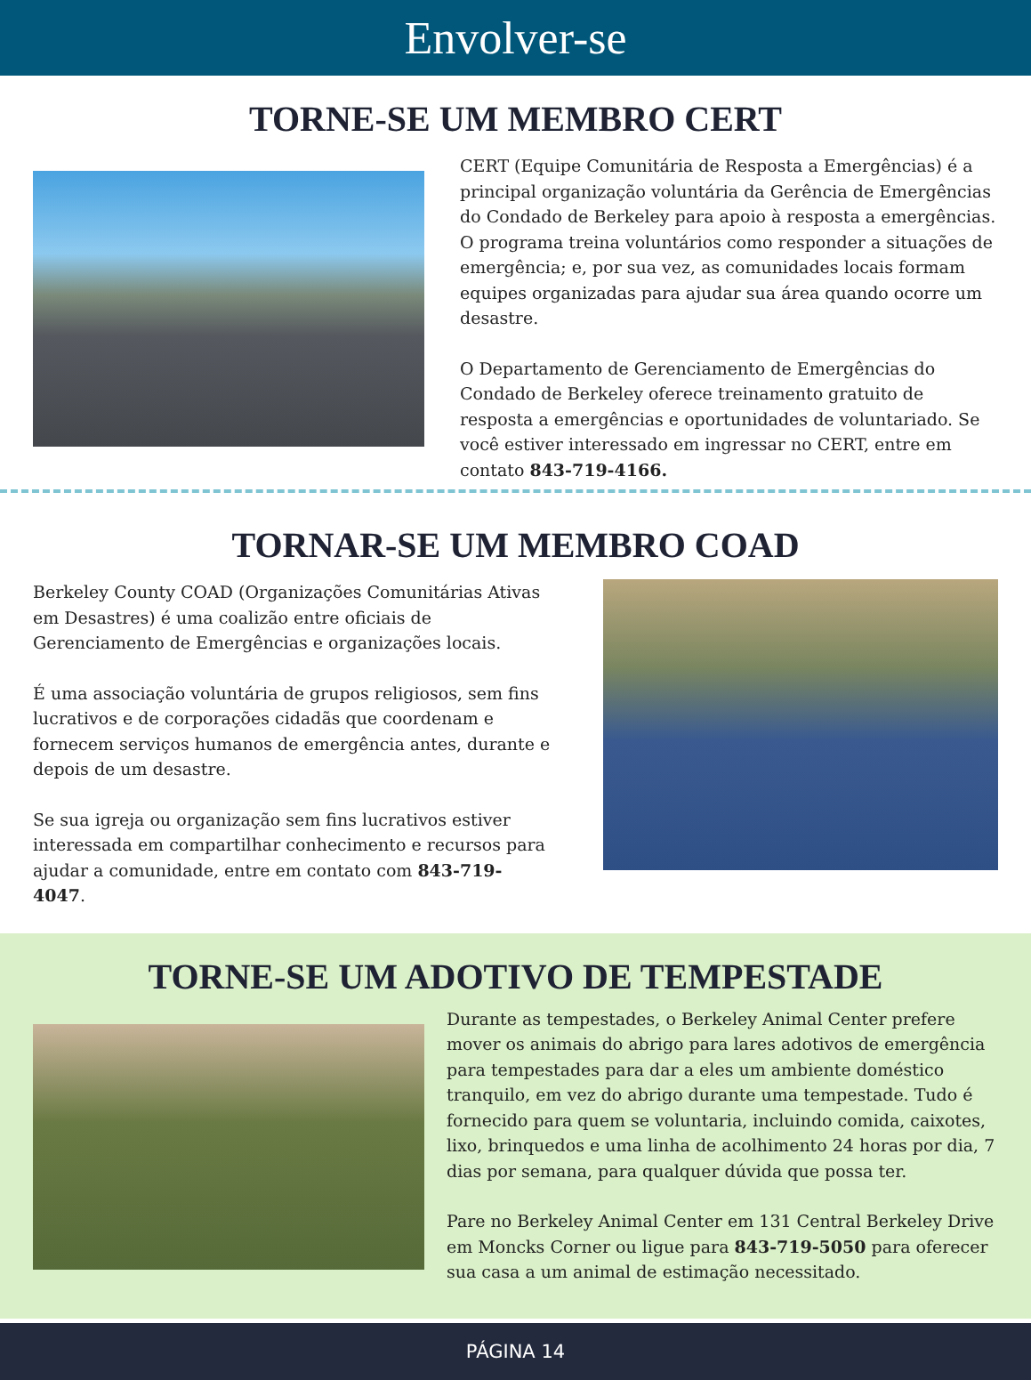Envolver-se
TORNE-SE UM MEMBRO CERT
CERT (Equipe Comunitária de Resposta a Emergências) é a principal organização voluntária da Gerência de Emergências do Condado de Berkeley para apoio à resposta a emergências. O programa treina voluntários como responder a situações de emergência; e, por sua vez, as comunidades locais formam equipes organizadas para ajudar sua área quando ocorre um desastre.
O Departamento de Gerenciamento de Emergências do Condado de Berkeley oferece treinamento gratuito de resposta a emergências e oportunidades de voluntariado. Se você estiver interessado em ingressar no CERT, entre em contato 843-719-4166.
TORNAR-SE UM MEMBRO COAD
Berkeley County COAD (Organizações Comunitárias Ativas em Desastres) é uma coalizão entre oficiais de Gerenciamento de Emergências e organizações locais.
É uma associação voluntária de grupos religiosos, sem fins lucrativos e de corporações cidadãs que coordenam e fornecem serviços humanos de emergência antes, durante e depois de um desastre.
Se sua igreja ou organização sem fins lucrativos estiver interessada em compartilhar conhecimento e recursos para ajudar a comunidade, entre em contato com 843-719-4047.
TORNE-SE UM ADOTIVO DE TEMPESTADE
Durante as tempestades, o Berkeley Animal Center prefere mover os animais do abrigo para lares adotivos de emergência para tempestades para dar a eles um ambiente doméstico tranquilo, em vez do abrigo durante uma tempestade. Tudo é fornecido para quem se voluntaria, incluindo comida, caixotes, lixo, brinquedos e uma linha de acolhimento 24 horas por dia, 7 dias por semana, para qualquer dúvida que possa ter.
Pare no Berkeley Animal Center em 131 Central Berkeley Drive em Moncks Corner ou ligue para 843-719-5050 para oferecer sua casa a um animal de estimação necessitado.
PÁGINA 14